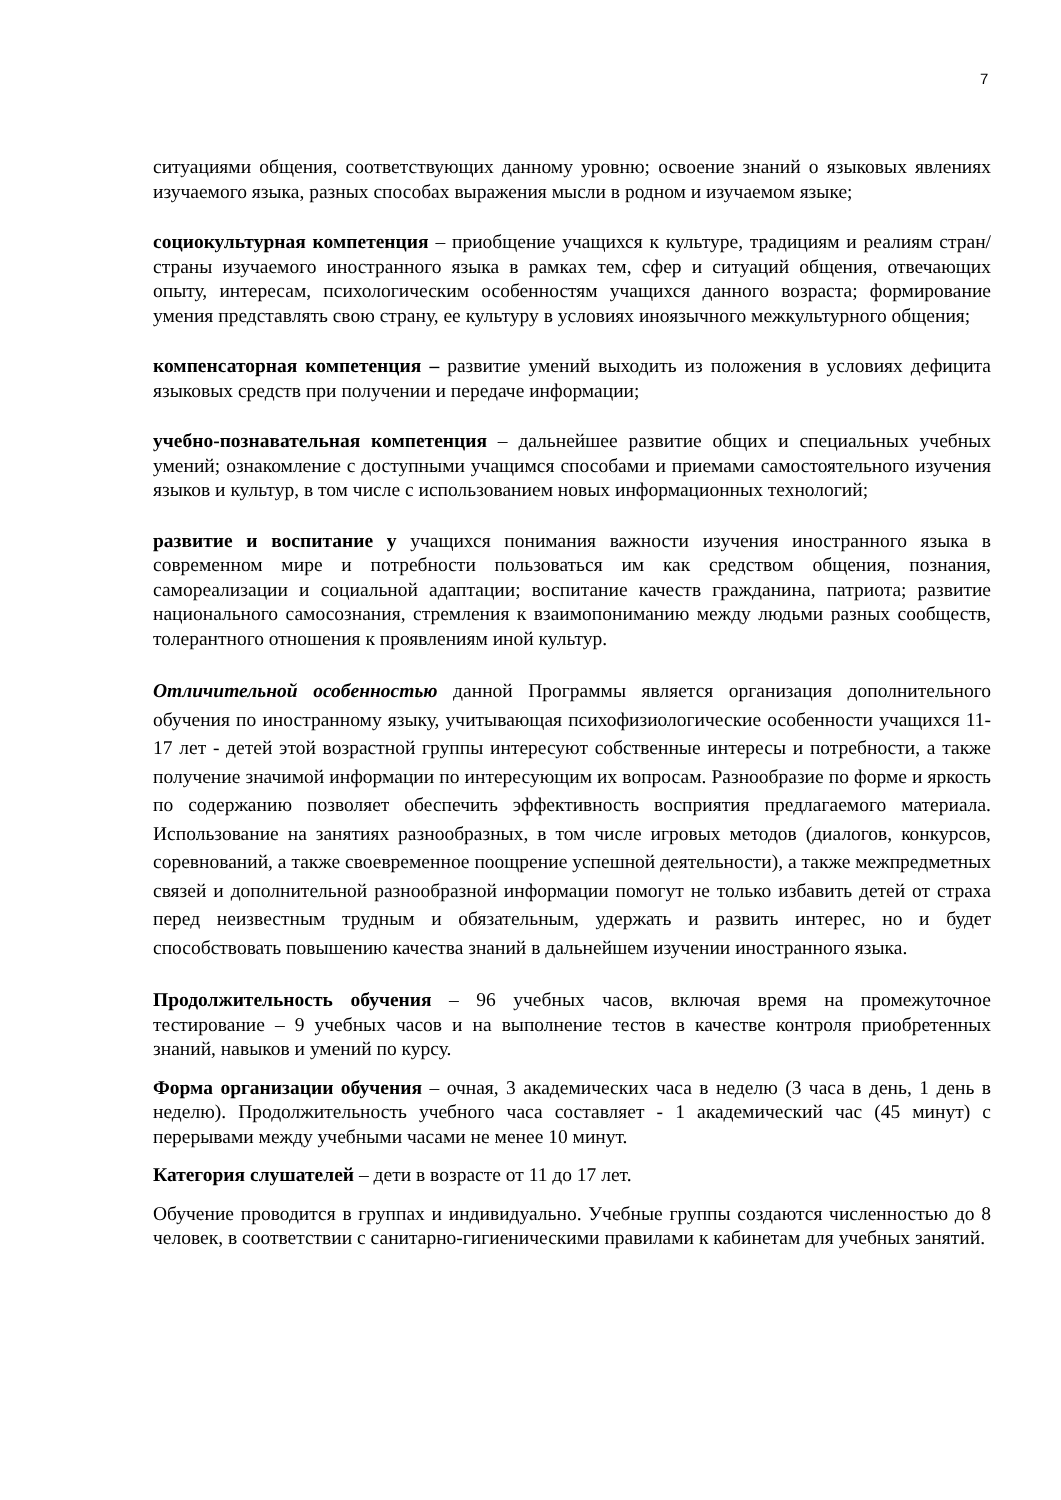7
ситуациями общения, соответствующих данному уровню; освоение знаний о языковых явлениях изучаемого языка, разных способах выражения мысли в родном и изучаемом языке;
социокультурная компетенция – приобщение учащихся к культуре, традициям и реалиям стран/страны изучаемого иностранного языка в рамках тем, сфер и ситуаций общения, отвечающих опыту, интересам, психологическим особенностям учащихся данного возраста; формирование умения представлять свою страну, ее культуру в условиях иноязычного межкультурного общения;
компенсаторная компетенция – развитие умений выходить из положения в условиях дефицита языковых средств при получении и передаче информации;
учебно-познавательная компетенция – дальнейшее развитие общих и специальных учебных умений; ознакомление с доступными учащимся способами и приемами самостоятельного изучения языков и культур, в том числе с использованием новых информационных технологий;
развитие и воспитание у учащихся понимания важности изучения иностранного языка в современном мире и потребности пользоваться им как средством общения, познания, самореализации и социальной адаптации; воспитание качеств гражданина, патриота; развитие национального самосознания, стремления к взаимопониманию между людьми разных сообществ, толерантного отношения к проявлениям иной культур.
Отличительной особенностью данной Программы является организация дополнительного обучения по иностранному языку, учитывающая психофизиологические особенности учащихся 11-17 лет - детей этой возрастной группы интересуют собственные интересы и потребности, а также получение значимой информации по интересующим их вопросам. Разнообразие по форме и яркость по содержанию позволяет обеспечить эффективность восприятия предлагаемого материала. Использование на занятиях разнообразных, в том числе игровых методов (диалогов, конкурсов, соревнований, а также своевременное поощрение успешной деятельности), а также межпредметных связей и дополнительной разнообразной информации помогут не только избавить детей от страха перед неизвестным трудным и обязательным, удержать и развить интерес, но и будет способствовать повышению качества знаний в дальнейшем изучении иностранного языка.
Продолжительность обучения – 96 учебных часов, включая время на промежуточное тестирование – 9 учебных часов и на выполнение тестов в качестве контроля приобретенных знаний, навыков и умений по курсу.
Форма организации обучения – очная, 3 академических часа в неделю (3 часа в день, 1 день в неделю). Продолжительность учебного часа составляет - 1 академический час (45 минут) с перерывами между учебными часами не менее 10 минут.
Категория слушателей – дети в возрасте от 11 до 17 лет.
Обучение проводится в группах и индивидуально. Учебные группы создаются численностью до 8 человек, в соответствии с санитарно-гигиеническими правилами к кабинетам для учебных занятий.